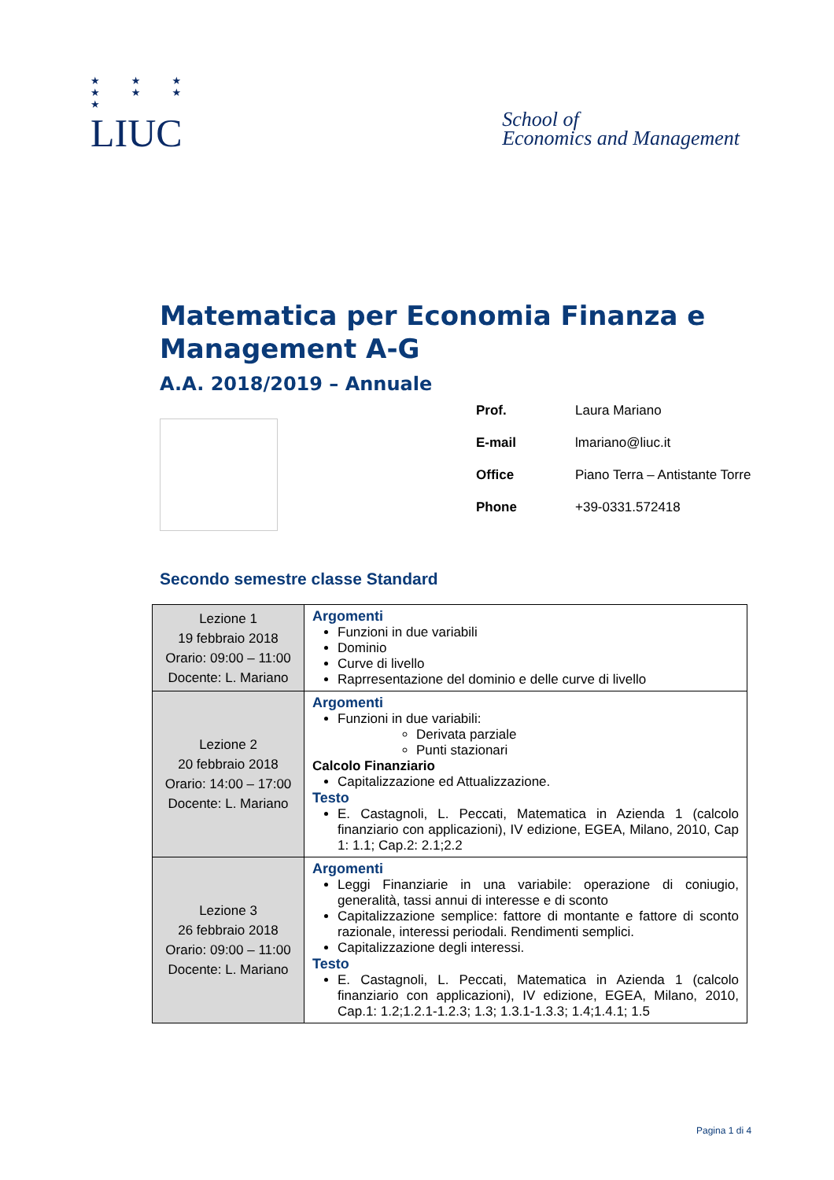★ ★ ★
★ ★ ★
★
LIUC
School of
Economics and Management
Matematica per Economia Finanza e Management A-G
A.A. 2018/2019 – Annuale
Prof. Laura Mariano
E-mail lmariano@liuc.it
Office Piano Terra – Antistante Torre
Phone +39-0331.572418
Secondo semestre classe Standard
| Lezione 1 19 febbraio 2018 Orario: 09:00 – 11:00 Docente: L. Mariano | Argomenti Funzioni in due variabili Dominio Curve di livello Raprresentazione del dominio e delle curve di livello |
| Lezione 2 20 febbraio 2018 Orario: 14:00 – 17:00 Docente: L. Mariano | Argomenti Funzioni in due variabili: Derivata parziale Punti stazionari Calcolo Finanziario Capitalizzazione ed Attualizzazione. Testo E. Castagnoli, L. Peccati, Matematica in Azienda 1 (calcolo finanziario con applicazioni), IV edizione, EGEA, Milano, 2010, Cap 1: 1.1; Cap.2: 2.1;2.2 |
| Lezione 3 26 febbraio 2018 Orario: 09:00 – 11:00 Docente: L. Mariano | Argomenti Leggi Finanziarie in una variabile: operazione di coniugio, generalità, tassi annui di interesse e di sconto Capitalizzazione semplice: fattore di montante e fattore di sconto razionale, interessi periodali. Rendimenti semplici. Capitalizzazione degli interessi. Testo E. Castagnoli, L. Peccati, Matematica in Azienda 1 (calcolo finanziario con applicazioni), IV edizione, EGEA, Milano, 2010, Cap.1: 1.2;1.2.1-1.2.3; 1.3; 1.3.1-1.3.3; 1.4;1.4.1; 1.5 |
Pagina 1 di 4